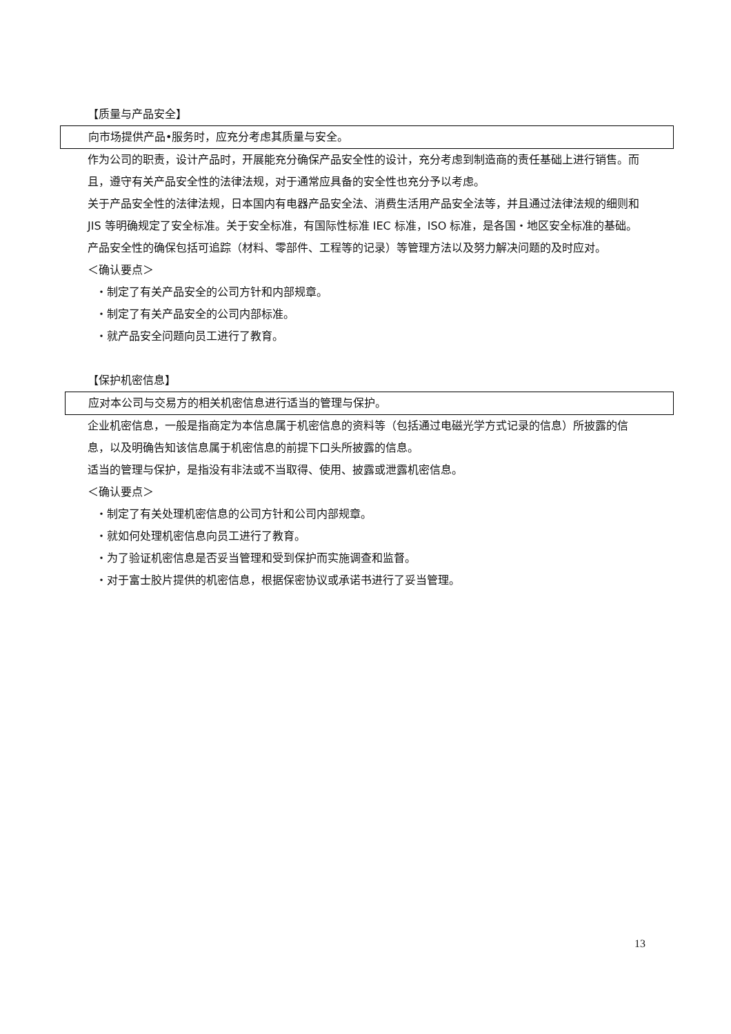【质量与产品安全】
向市场提供产品•服务时，应充分考虑其质量与安全。
作为公司的职责，设计产品时，开展能充分确保产品安全性的设计，充分考虑到制造商的责任基础上进行销售。而且，遵守有关产品安全性的法律法规，对于通常应具备的安全性也充分予以考虑。
关于产品安全性的法律法规，日本国内有电器产品安全法、消费生活用产品安全法等，并且通过法律法规的细则和 JIS 等明确规定了安全标准。关于安全标准，有国际性标准 IEC 标准，ISO 标准，是各国・地区安全标准的基础。
产品安全性的确保包括可追踪（材料、零部件、工程等的记录）等管理方法以及努力解决问题的及时应对。
＜确认要点＞
・制定了有关产品安全的公司方针和内部规章。
・制定了有关产品安全的公司内部标准。
・就产品安全问题向员工进行了教育。
【保护机密信息】
应对本公司与交易方的相关机密信息进行适当的管理与保护。
企业机密信息，一般是指商定为本信息属于机密信息的资料等（包括通过电磁光学方式记录的信息）所披露的信息，以及明确告知该信息属于机密信息的前提下口头所披露的信息。
适当的管理与保护，是指没有非法或不当取得、使用、披露或泄露机密信息。
＜确认要点＞
・制定了有关处理机密信息的公司方针和公司内部规章。
・就如何处理机密信息向员工进行了教育。
・为了验证机密信息是否妥当管理和受到保护而实施调查和监督。
・对于富士胶片提供的机密信息，根据保密协议或承诺书进行了妥当管理。
13